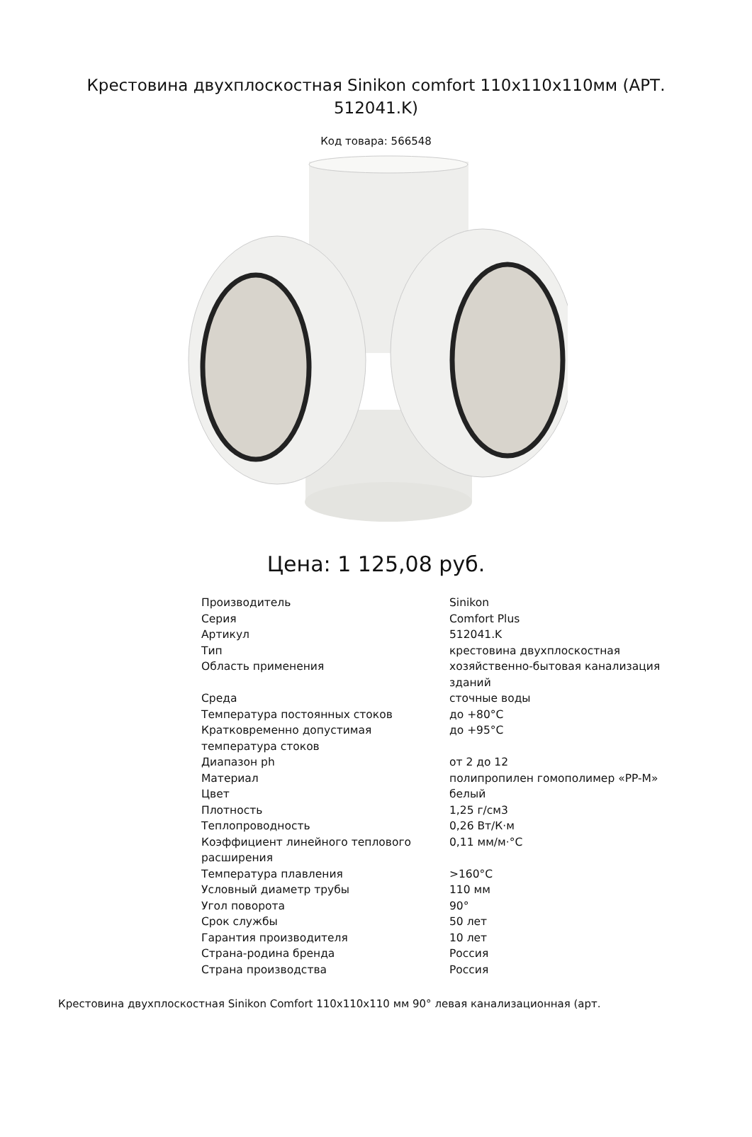Крестовина двухплоскостная Sinikon comfort 110x110x110мм (АРТ. 512041.K)
Код товара: 566548
Цена: 1 125,08 руб.
| Производитель | Sinikon |
| Серия | Comfort Plus |
| Артикул | 512041.K |
| Тип | крестовина двухплоскостная |
| Область применения | хозяйственно-бытовая канализация зданий |
| Среда | сточные воды |
| Температура постоянных стоков | до +80°С |
| Кратковременно допустимая температура стоков | до +95°С |
| Диапазон ph | от 2 до 12 |
| Материал | полипропилен гомополимер «PP-M» |
| Цвет | белый |
| Плотность | 1,25 г/см3 |
| Теплопроводность | 0,26 Вт/К·м |
| Коэффициент линейного теплового расширения | 0,11 мм/м·°С |
| Температура плавления | >160°С |
| Условный диаметр трубы | 110 мм |
| Угол поворота | 90° |
| Срок службы | 50 лет |
| Гарантия производителя | 10 лет |
| Страна-родина бренда | Россия |
| Страна производства | Россия |
Крестовина двухплоскостная Sinikon Comfort 110x110x110 мм 90° левая канализационная (арт.